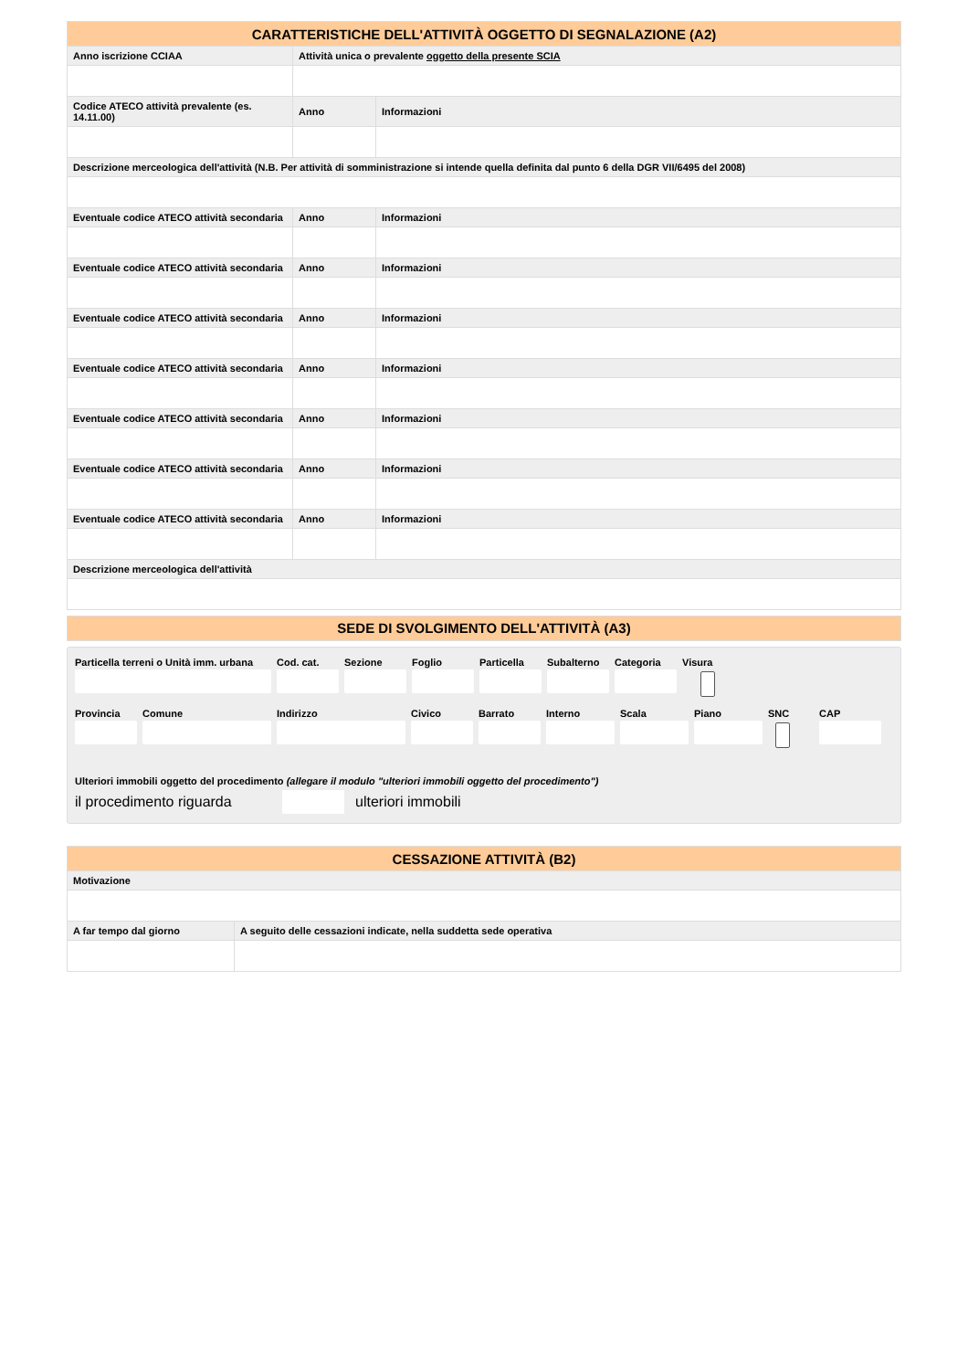| CARATTERISTICHE DELL'ATTIVITÀ OGGETTO DI SEGNALAZIONE (A2) | | |
| --- | --- | --- |
| Anno iscrizione CCIAA | Attività unica o prevalente oggetto della presente SCIA | |
| Codice ATECO attività prevalente (es. 14.11.00) | Anno | Informazioni |
| Descrizione merceologica dell'attività (N.B. Per attività di somministrazione si intende quella definita dal punto 6 della DGR VII/6495 del 2008) | | |
| Eventuale codice ATECO attività secondaria | Anno | Informazioni |
| Eventuale codice ATECO attività secondaria | Anno | Informazioni |
| Eventuale codice ATECO attività secondaria | Anno | Informazioni |
| Eventuale codice ATECO attività secondaria | Anno | Informazioni |
| Eventuale codice ATECO attività secondaria | Anno | Informazioni |
| Eventuale codice ATECO attività secondaria | Anno | Informazioni |
| Eventuale codice ATECO attività secondaria | Anno | Informazioni |
| Descrizione merceologica dell'attività | | |
SEDE DI SVOLGIMENTO DELL'ATTIVITÀ (A3)
Particella terreni o Unità imm. urbana
Cod. cat. Sezione Foglio Particella Subalterno Categoria Visura
Provincia Comune Indirizzo Civico Barrato Interno Scala Piano SNC CAP
Ulteriori immobili oggetto del procedimento (allegare il modulo "ulteriori immobili oggetto del procedimento")
il procedimento riguarda ulteriori immobili
| CESSAZIONE ATTIVITÀ (B2) | |
| --- | --- |
| Motivazione | |
| A far tempo dal giorno | A seguito delle cessazioni indicate, nella suddetta sede operativa |